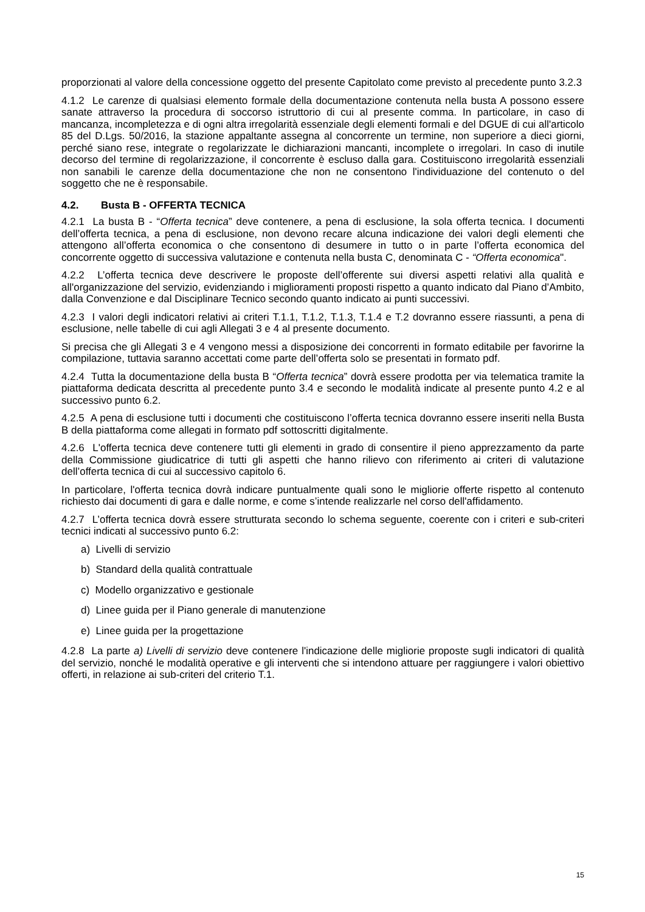proporzionati al valore della concessione oggetto del presente Capitolato come previsto al precedente punto 3.2.3
4.1.2 Le carenze di qualsiasi elemento formale della documentazione contenuta nella busta A possono essere sanate attraverso la procedura di soccorso istruttorio di cui al presente comma. In particolare, in caso di mancanza, incompletezza e di ogni altra irregolarità essenziale degli elementi formali e del DGUE di cui all'articolo 85 del D.Lgs. 50/2016, la stazione appaltante assegna al concorrente un termine, non superiore a dieci giorni, perché siano rese, integrate o regolarizzate le dichiarazioni mancanti, incomplete o irregolari. In caso di inutile decorso del termine di regolarizzazione, il concorrente è escluso dalla gara. Costituiscono irregolarità essenziali non sanabili le carenze della documentazione che non ne consentono l'individuazione del contenuto o del soggetto che ne è responsabile.
4.2. Busta B - OFFERTA TECNICA
4.2.1 La busta B - “Offerta tecnica” deve contenere, a pena di esclusione, la sola offerta tecnica. I documenti dell’offerta tecnica, a pena di esclusione, non devono recare alcuna indicazione dei valori degli elementi che attengono all’offerta economica o che consentono di desumere in tutto o in parte l’offerta economica del concorrente oggetto di successiva valutazione e contenuta nella busta C, denominata C - “Offerta economica".
4.2.2 L’offerta tecnica deve descrivere le proposte dell’offerente sui diversi aspetti relativi alla qualità e all'organizzazione del servizio, evidenziando i miglioramenti proposti rispetto a quanto indicato dal Piano d’Ambito, dalla Convenzione e dal Disciplinare Tecnico secondo quanto indicato ai punti successivi.
4.2.3 I valori degli indicatori relativi ai criteri T.1.1, T.1.2, T.1.3, T.1.4 e T.2 dovranno essere riassunti, a pena di esclusione, nelle tabelle di cui agli Allegati 3 e 4 al presente documento.
Si precisa che gli Allegati 3 e 4 vengono messi a disposizione dei concorrenti in formato editabile per favorirne la compilazione, tuttavia saranno accettati come parte dell’offerta solo se presentati in formato pdf.
4.2.4 Tutta la documentazione della busta B “Offerta tecnica” dovrà essere prodotta per via telematica tramite la piattaforma dedicata descritta al precedente punto 3.4 e secondo le modalità indicate al presente punto 4.2 e al successivo punto 6.2.
4.2.5 A pena di esclusione tutti i documenti che costituiscono l’offerta tecnica dovranno essere inseriti nella Busta B della piattaforma come allegati in formato pdf sottoscritti digitalmente.
4.2.6 L'offerta tecnica deve contenere tutti gli elementi in grado di consentire il pieno apprezzamento da parte della Commissione giudicatrice di tutti gli aspetti che hanno rilievo con riferimento ai criteri di valutazione dell’offerta tecnica di cui al successivo capitolo 6.
In particolare, l'offerta tecnica dovrà indicare puntualmente quali sono le migliorie offerte rispetto al contenuto richiesto dai documenti di gara e dalle norme, e come s’intende realizzarle nel corso dell'affidamento.
4.2.7 L’offerta tecnica dovrà essere strutturata secondo lo schema seguente, coerente con i criteri e sub-criteri tecnici indicati al successivo punto 6.2:
a) Livelli di servizio
b) Standard della qualità contrattuale
c) Modello organizzativo e gestionale
d) Linee guida per il Piano generale di manutenzione
e) Linee guida per la progettazione
4.2.8 La parte a) Livelli di servizio deve contenere l'indicazione delle migliorie proposte sugli indicatori di qualità del servizio, nonché le modalità operative e gli interventi che si intendono attuare per raggiungere i valori obiettivo offerti, in relazione ai sub-criteri del criterio T.1.
15